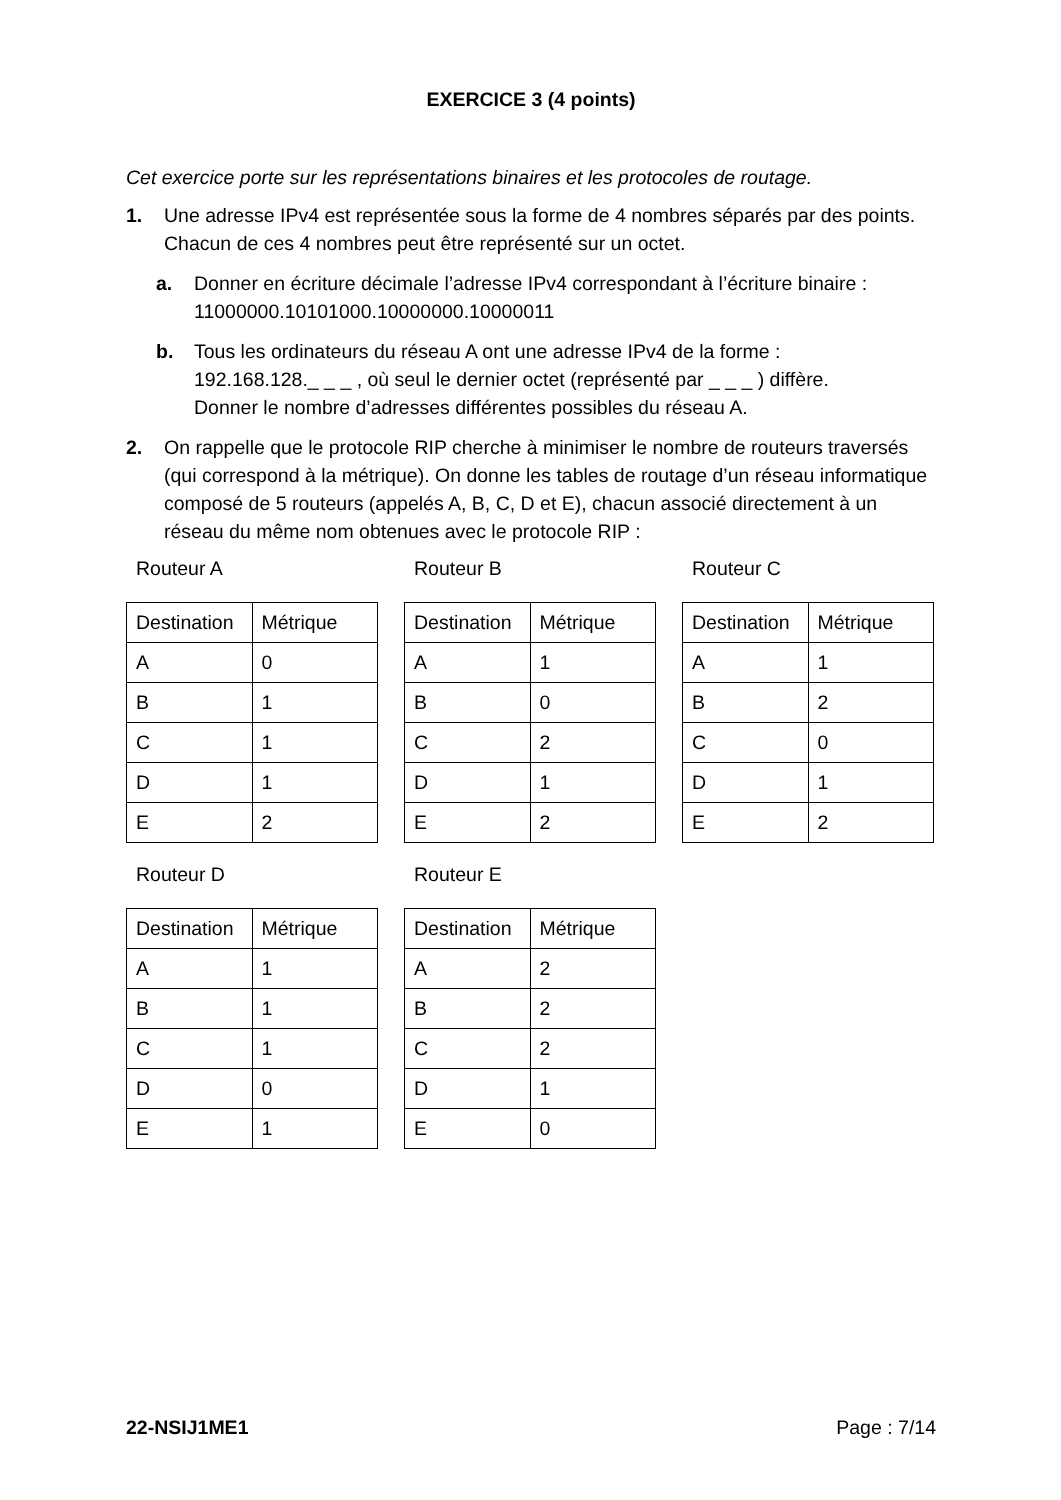EXERCICE 3 (4 points)
Cet exercice porte sur les représentations binaires et les protocoles de routage.
1. Une adresse IPv4 est représentée sous la forme de 4 nombres séparés par des points. Chacun de ces 4 nombres peut être représenté sur un octet.
a. Donner en écriture décimale l’adresse IPv4 correspondant à l’écriture binaire :
11000000.10101000.10000000.10000011
b. Tous les ordinateurs du réseau A ont une adresse IPv4 de la forme :
192.168.128._ _ _ , où seul le dernier octet (représenté par _ _ _ ) diffère.
Donner le nombre d’adresses différentes possibles du réseau A.
2. On rappelle que le protocole RIP cherche à minimiser le nombre de routeurs traversés (qui correspond à la métrique). On donne les tables de routage d’un réseau informatique composé de 5 routeurs (appelés A, B, C, D et E), chacun associé directement à un réseau du même nom obtenues avec le protocole RIP :
Routeur A
| Destination | Métrique |
| A | 0 |
| B | 1 |
| C | 1 |
| D | 1 |
| E | 2 |
Routeur B
| Destination | Métrique |
| A | 1 |
| B | 0 |
| C | 2 |
| D | 1 |
| E | 2 |
Routeur C
| Destination | Métrique |
| A | 1 |
| B | 2 |
| C | 0 |
| D | 1 |
| E | 2 |
Routeur D
| Destination | Métrique |
| A | 1 |
| B | 1 |
| C | 1 |
| D | 0 |
| E | 1 |
Routeur E
| Destination | Métrique |
| A | 2 |
| B | 2 |
| C | 2 |
| D | 1 |
| E | 0 |
22-NSIJ1ME1 Page : 7/14